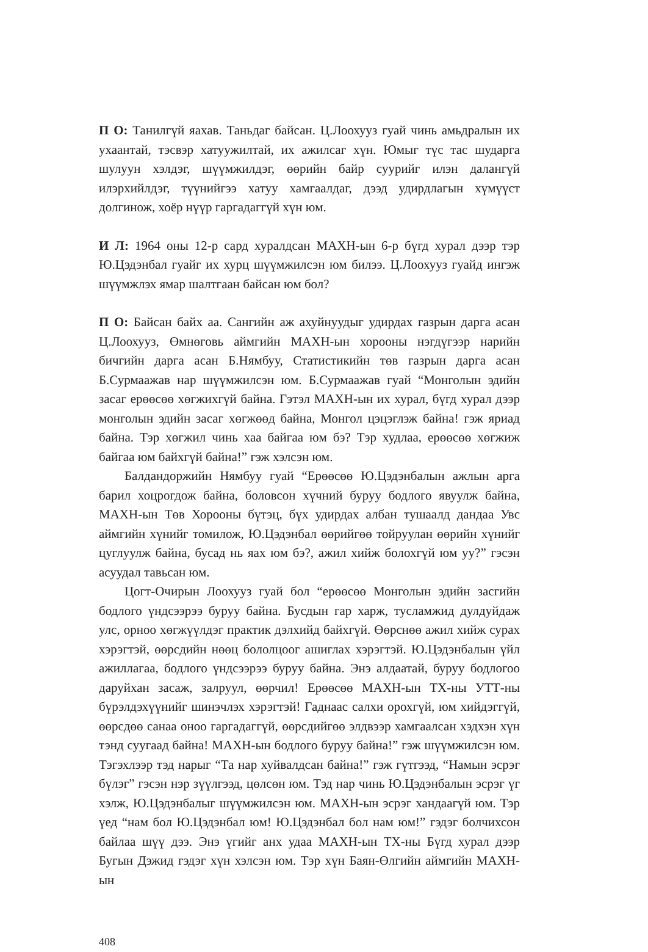П О: Танилгүй яахав. Таньдаг байсан. Ц.Лоохууз гуай чинь амьдралын их ухаантай, тэсвэр хатуужилтай, их ажилсаг хүн. Юмыг түс тас шударга шулуун хэлдэг, шүүмжилдэг, өөрийн байр суурийг илэн далангүй илэрхийлдэг, түүнийгээ хатуу хамгаалдаг, дээд удирдлагын хүмүүст долгинож, хоёр нүүр гаргадаггүй хүн юм.
И Л: 1964 оны 12-р сард хуралдсан МАХН-ын 6-р бүгд хурал дээр тэр Ю.Цэдэнбал гуайг их хурц шүүмжилсэн юм билээ. Ц.Лоохууз гуайд ингэж шүүмжлэх ямар шалтгаан байсан юм бол?
П О: Байсан байх аа. Сангийн аж ахуйнуудыг удирдах газрын дарга асан Ц.Лоохууз, Өмнөговь аймгийн МАХН-ын хорооны нэгдүгээр нарийн бичгийн дарга асан Б.Нямбуу, Статистикийн төв газрын дарга асан Б.Сурмаажав нар шүүмжилсэн юм. Б.Сурмаажав гуай “Монголын эдийн засаг ерөөсөө хөгжихгүй байна. Гэтэл МАХН-ын их хурал, бүгд хурал дээр монголын эдийн засаг хөгжөөд байна, Монгол цэцэглэж байна! гэж яриад байна. Тэр хөгжил чинь хаа байгаа юм бэ? Тэр худлаа, ерөөсөө хөгжиж байгаа юм байхгүй байна!” гэж хэлсэн юм.
Балдандоржийн Нямбуу гуай “Ерөөсөө Ю.Цэдэнбалын ажлын арга барил хоцрогдож байна, боловсон хүчний буруу бодлого явуулж байна, МАХН-ын Төв Хорооны бүтэц, бүх удирдах албан тушаалд дандаа Увс аймгийн хүнийг томилож, Ю.Цэдэнбал өөрийгөө тойруулан өөрийн хүнийг цуглуулж байна, бусад нь яах юм бэ?, ажил хийж болохгүй юм уу?” гэсэн асуудал тавьсан юм.
Цогт-Очирын Лоохууз гуай бол “ерөөсөө Монголын эдийн засгийн бодлого үндсээрээ буруу байна. Бусдын гар харж, тусламжид дулдуйдаж улс, орноо хөгжүүлдэг практик дэлхийд байхгүй. Өөрснөө ажил хийж сурах хэрэгтэй, өөрсдийн нөөц бололцоог ашиглах хэрэгтэй. Ю.Цэдэнбалын үйл ажиллагаа, бодлого үндсээрээ буруу байна. Энэ алдаатай, буруу бодлогоо даруйхан засаж, залруул, өөрчил! Ерөөсөө МАХН-ын ТХ-ны УТТ-ны бүрэлдэхүүнийг шинэчлэх хэрэгтэй! Гаднаас салхи орохгүй, юм хийдэггүй, өөрсдөө санаа оноо гаргадаггүй, өөрсдийгөө элдвээр хамгаалсан хэдхэн хүн тэнд суугаад байна! МАХН-ын бодлого буруу байна!” гэж шүүмжилсэн юм. Тэгэхлээр тэд нарыг “Та нар хуйвалдсан байна!” гэж гүтгээд, “Намын эсрэг бүлэг” гэсэн нэр зүүлгээд, цөлсөн юм. Тэд нар чинь Ю.Цэдэнбалын эсрэг үг хэлж, Ю.Цэдэнбалыг шүүмжилсэн юм. МАХН-ын эсрэг хандаагүй юм. Тэр үед “нам бол Ю.Цэдэнбал юм! Ю.Цэдэнбал бол нам юм!” гэдэг болчихсон байлаа шүү дээ. Энэ үгийг анх удаа МАХН-ын ТХ-ны Бүгд хурал дээр Бугын Дэжид гэдэг хүн хэлсэн юм. Тэр хүн Баян-Өлгийн аймгийн МАХН-ын
408